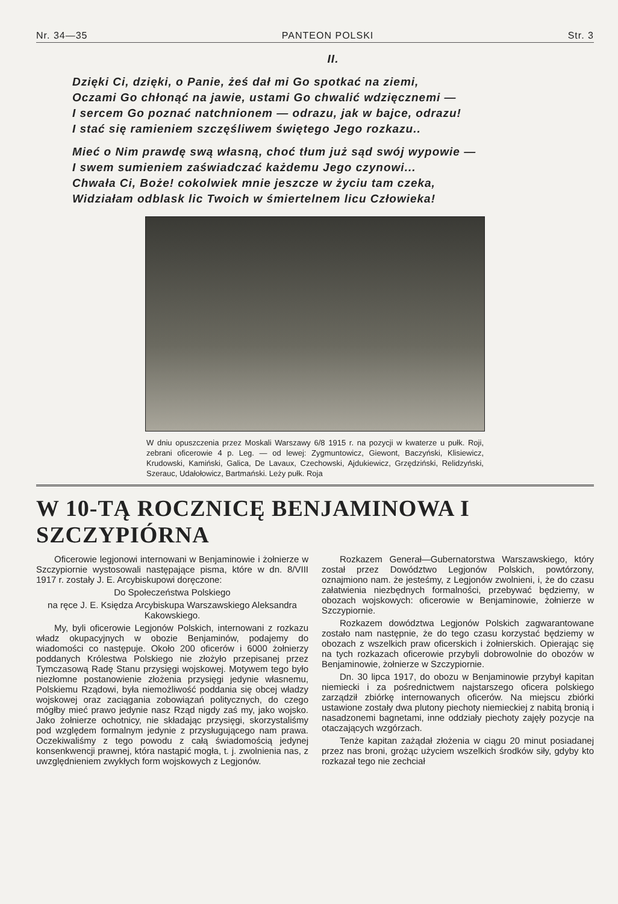Nr. 34—35 PANTEON POLSKI Str. 3
II.
Dzięki Ci, dzięki, o Panie, żeś dał mi Go spotkać na ziemi,
Oczami Go chłonąć na jawie, ustami Go chwalić wdzięcznemi —
I sercem Go poznać natchnionem — odrazu, jak w bajce, odrazu!
I stać się ramieniem szczęśliwem świętego Jego rozkazu..
Mieć o Nim prawdę swą własną, choć tłum już sąd swój wypowie —
I swem sumieniem zaświadczać każdemu Jego czynowi...
Chwała Ci, Boże! cokolwiek mnie jeszcze w życiu tam czeka,
Widziałam odblask lic Twoich w śmiertelnem licu Człowieka!
W dniu opuszczenia przez Moskali Warszawy 6/8 1915 r. na pozycji w kwaterze u pułk. Roji, zebrani oficerowie 4 p. Leg. — od lewej: Zygmuntowicz, Giewont, Baczyński, Klisiewicz, Krudowski, Kamiński, Galica, De Lavaux, Czechowski, Ajdukiewicz, Grzędziński, Relidzyński, Szerauc, Udałołowicz, Bartmański. Leży pułk. Roja
W 10-TĄ ROCZNICĘ BENJAMINOWA I SZCZYPIÓRNA
Oficerowie legjonowi internowani w Benjaminowie i żołnierze w Szczypiornie wystosowali następające pisma, które w dn. 8/VIII 1917 r. zostały J. E. Arcybiskupowi doręczone:
Do Społeczeństwa Polskiego
na ręce J. E. Księdza Arcybiskupa Warszawskiego Aleksandra Kakowskiego.
My, byli oficerowie Legjonów Polskich, internowani z rozkazu władz okupacyjnych w obozie Benjaminów, podajemy do wiadomości co następuje. Około 200 oficerów i 6000 żołnierzy poddanych Królestwa Polskiego nie złożyło przepisanej przez Tymczasową Radę Stanu przysięgi wojskowej. Motywem tego było niezłomne postanowienie złożenia przysięgi jedynie własnemu, Polskiemu Rządowi, była niemożliwość poddania się obcej władzy wojskowej oraz zaciągania zobowiązań politycznych, do czego mógłby mieć prawo jedynie nasz Rząd nigdy zaś my, jako wojsko. Jako żołnierze ochotnicy, nie składając przysięgi, skorzystaliśmy pod względem formalnym jedynie z przysługującego nam prawa. Oczekiwaliśmy z tego powodu z całą świadomością jedynej konsenkwencji prawnej, która nastąpić mogła, t. j. zwolnienia nas, z uwzględnieniem zwykłych form wojskowych z Legjonów.
Rozkazem Generał—Gubernatorstwa Warszawskiego, który został przez Dowództwo Legjonów Polskich, powtórzony, oznajmiono nam. że jesteśmy, z Legjonów zwolnieni, i, że do czasu załatwienia niezbędnych formalności, przebywać będziemy, w obozach wojskowych: oficerowie w Benjaminowie, żołnierze w Szczypiornie.
Rozkazem dowództwa Legjonów Polskich zagwarantowane zostało nam następnie, że do tego czasu korzystać będziemy w obozach z wszelkich praw oficerskich i żołnierskich. Opierając się na tych rozkazach oficerowie przybyli dobrowolnie do obozów w Benjaminowie, żołnierze w Szczypiornie.
Dn. 30 lipca 1917, do obozu w Benjaminowie przybył kapitan niemiecki i za pośrednictwem najstarszego oficera polskiego zarządził zbiórkę internowanych oficerów. Na miejscu zbiórki ustawione zostały dwa plutony piechoty niemieckiej z nabitą bronią i nasadzonemi bagnetami, inne oddziały piechoty zajęły pozycje na otaczających wzgórzach.
Tenże kapitan zażądał złożenia w ciągu 20 minut posiadanej przez nas broni, grożąc użyciem wszelkich środków siły, gdyby kto rozkazał tego nie zechciał